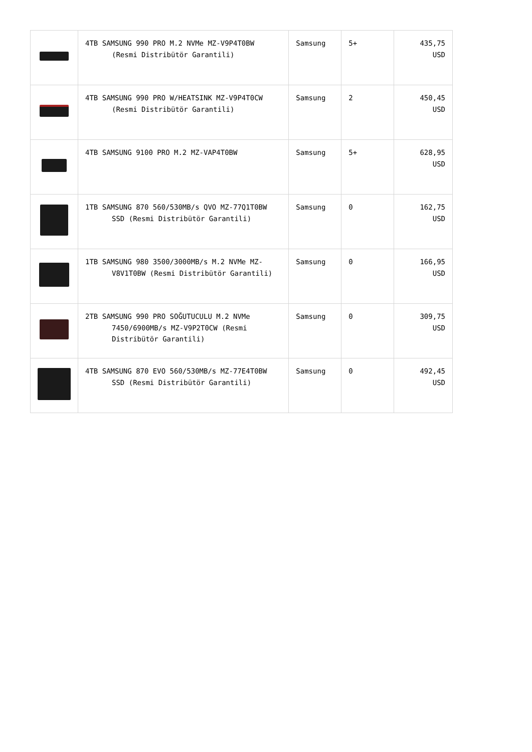| | 4TB SAMSUNG 990 PRO M.2 NVMe MZ-V9P4T0BW (Resmi Distribütör Garantili) | Samsung | 5+ | 435,75 USD |
| | 4TB SAMSUNG 990 PRO W/HEATSINK MZ-V9P4T0CW (Resmi Distribütör Garantili) | Samsung | 2 | 450,45 USD |
| | 4TB SAMSUNG 9100 PRO M.2 MZ-VAP4T0BW | Samsung | 5+ | 628,95 USD |
| | 1TB SAMSUNG 870 560/530MB/s QVO MZ-77Q1T0BW SSD (Resmi Distribütör Garantili) | Samsung | 0 | 162,75 USD |
| | 1TB SAMSUNG 980 3500/3000MB/s M.2 NVMe MZ- V8V1T0BW (Resmi Distribütör Garantili) | Samsung | 0 | 166,95 USD |
| | 2TB SAMSUNG 990 PRO SOĞUTUCULU M.2 NVMe 7450/6900MB/s MZ-V9P2T0CW (Resmi Distribütör Garantili) | Samsung | 0 | 309,75 USD |
| | 4TB SAMSUNG 870 EVO 560/530MB/s MZ-77E4T0BW SSD (Resmi Distribütör Garantili) | Samsung | 0 | 492,45 USD |